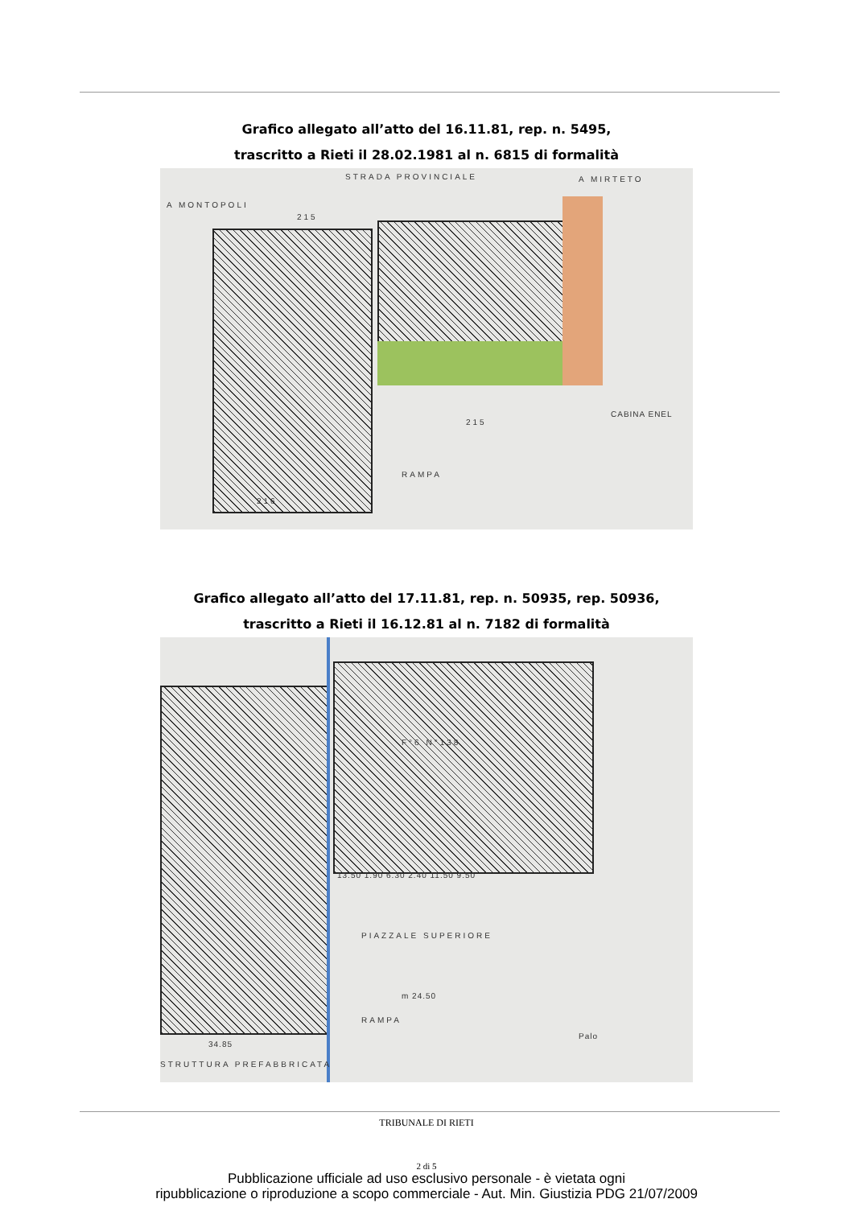Grafico allegato all’atto del 16.11.81, rep. n. 5495,
trascritto a Rieti il 28.02.1981 al n. 6815 di formalità
STRADA PROVINCIALE A MIRTETO
A MONTOPOLI
215
215
216
RAMPA
CABINA ENEL
Grafico allegato all’atto del 17.11.81, rep. n. 50935, rep. 50936,
trascritto a Rieti il 16.12.81 al n. 7182 di formalità
F°6 N°138
13.50 1.90 6.30 2.40 11.50 9.50
PIAZZALE SUPERIORE
m 24.50
RAMPA
Palo
34.85
STRUTTURA PREFABBRICATA
TRIBUNALE DI RIETI
2 di 5
Pubblicazione ufficiale ad uso esclusivo personale - è vietata ogni
ripubblicazione o riproduzione a scopo commerciale - Aut. Min. Giustizia PDG 21/07/2009